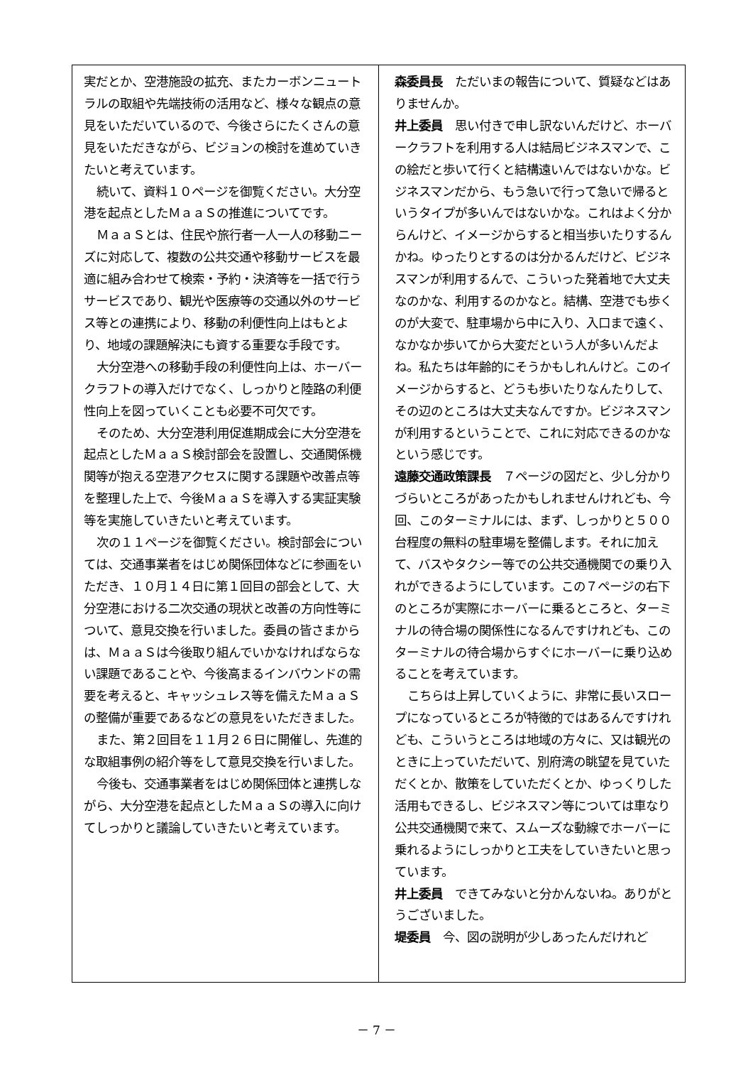実だとか、空港施設の拡充、またカーボンニュートラルの取組や先端技術の活用など、様々な観点の意見をいただいているので、今後さらにたくさんの意見をいただきながら、ビジョンの検討を進めていきたいと考えています。
続いて、資料１０ページを御覧ください。大分空港を起点としたＭａａＳの推進についてです。
ＭａａＳとは、住民や旅行者一人一人の移動ニーズに対応して、複数の公共交通や移動サービスを最適に組み合わせて検索・予約・決済等を一括で行うサービスであり、観光や医療等の交通以外のサービス等との連携により、移動の利便性向上はもとより、地域の課題解決にも資する重要な手段です。
大分空港への移動手段の利便性向上は、ホーバークラフトの導入だけでなく、しっかりと陸路の利便性向上を図っていくことも必要不可欠です。
そのため、大分空港利用促進期成会に大分空港を起点としたＭａａＳ検討部会を設置し、交通関係機関等が抱える空港アクセスに関する課題や改善点等を整理した上で、今後ＭａａＳを導入する実証実験等を実施していきたいと考えています。
次の１１ページを御覧ください。検討部会については、交通事業者をはじめ関係団体などに参画をいただき、１０月１４日に第１回目の部会として、大分空港における二次交通の現状と改善の方向性等について、意見交換を行いました。委員の皆さまからは、ＭａａＳは今後取り組んでいかなければならない課題であることや、今後高まるインバウンドの需要を考えると、キャッシュレス等を備えたＭａａＳの整備が重要であるなどの意見をいただきました。
また、第２回目を１１月２６日に開催し、先進的な取組事例の紹介等をして意見交換を行いました。
今後も、交通事業者をはじめ関係団体と連携しながら、大分空港を起点としたＭａａＳの導入に向けてしっかりと議論していきたいと考えています。
森委員長　ただいまの報告について、質疑などはありませんか。
井上委員　思い付きで申し訳ないんだけど、ホーバークラフトを利用する人は結局ビジネスマンで、この絵だと歩いて行くと結構遠いんではないかな。ビジネスマンだから、もう急いで行って急いで帰るというタイプが多いんではないかな。これはよく分からんけど、イメージからすると相当歩いたりするんかね。ゆったりとするのは分かるんだけど、ビジネスマンが利用するんで、こういった発着地で大丈夫なのかな、利用するのかなと。結構、空港でも歩くのが大変で、駐車場から中に入り、入口まで遠く、なかなか歩いてから大変だという人が多いんだよね。私たちは年齢的にそうかもしれんけど。このイメージからすると、どうも歩いたりなんたりして、その辺のところは大丈夫なんですか。ビジネスマンが利用するということで、これに対応できるのかなという感じです。
遠藤交通政策課長　７ページの図だと、少し分かりづらいところがあったかもしれませんけれども、今回、このターミナルには、まず、しっかりと５００台程度の無料の駐車場を整備します。それに加えて、バスやタクシー等での公共交通機関での乗り入れができるようにしています。この７ページの右下のところが実際にホーバーに乗るところと、ターミナルの待合場の関係性になるんですけれども、このターミナルの待合場からすぐにホーバーに乗り込めることを考えています。
こちらは上昇していくように、非常に長いスロープになっているところが特徴的ではあるんですけれども、こういうところは地域の方々に、又は観光のときに上っていただいて、別府湾の眺望を見ていただくとか、散策をしていただくとか、ゆっくりした活用もできるし、ビジネスマン等については車なり公共交通機関で来て、スムーズな動線でホーバーに乗れるようにしっかりと工夫をしていきたいと思っています。
井上委員　できてみないと分かんないね。ありがとうございました。
堤委員　今、図の説明が少しあったんだけれど
－ 7 －